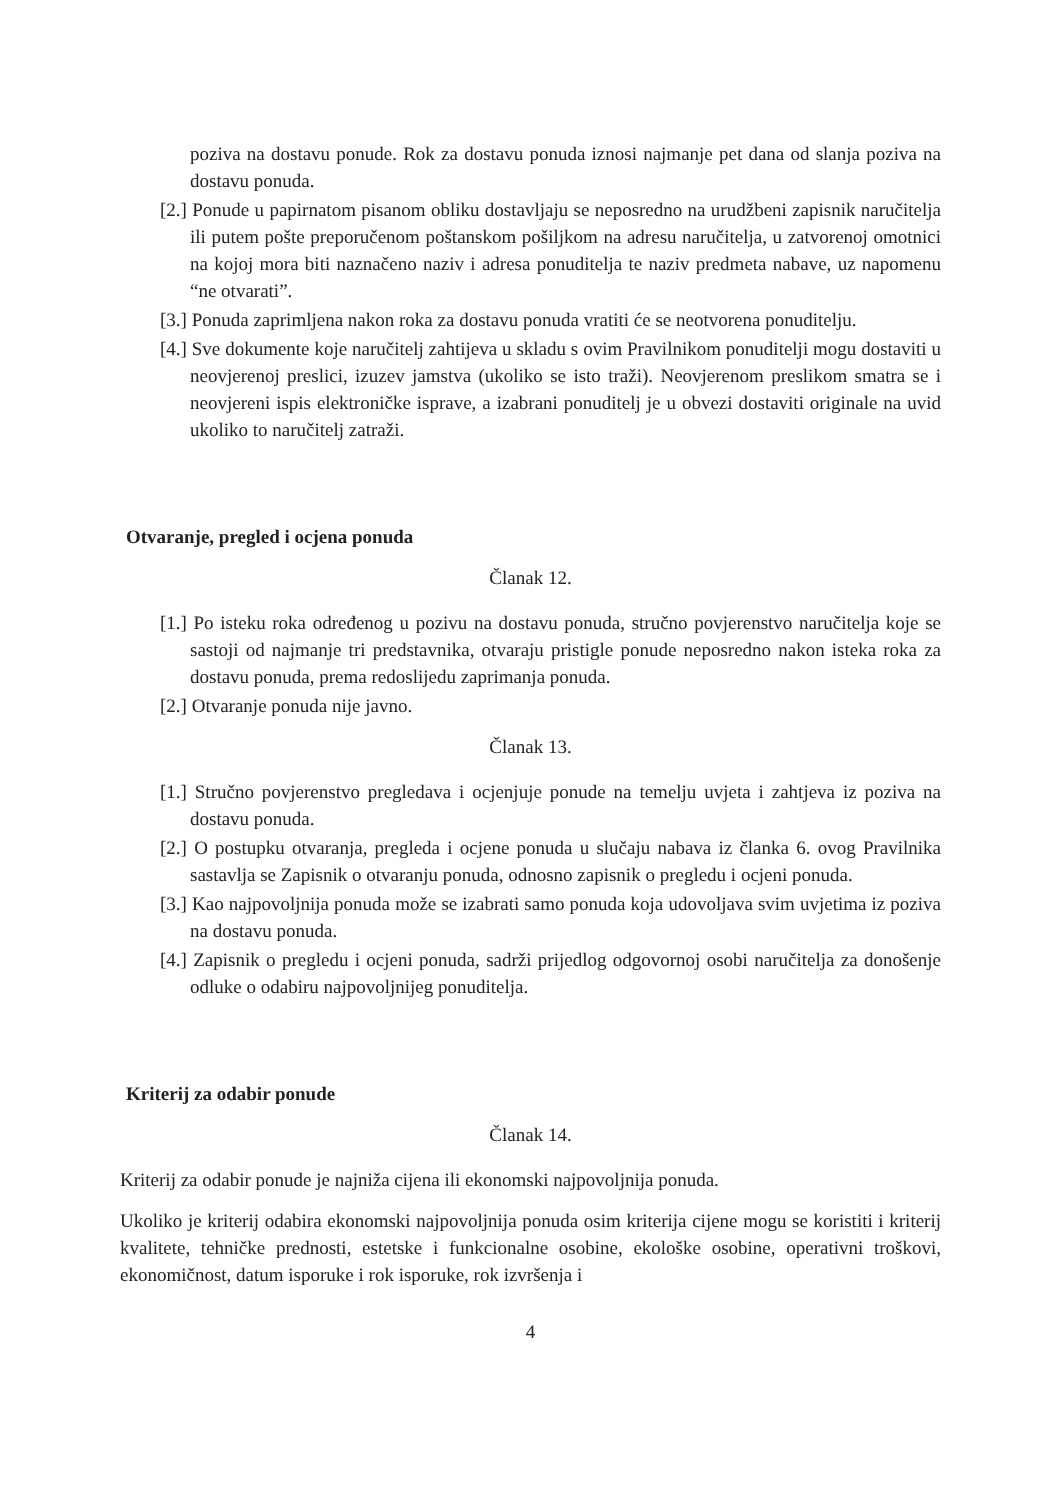poziva na dostavu ponude. Rok za dostavu ponuda iznosi najmanje pet dana od slanja poziva na dostavu ponuda.
[2.] Ponude u papirnatom pisanom obliku dostavljaju se neposredno na urudžbeni zapisnik naručitelja ili putem pošte preporučenom poštanskom pošiljkom na adresu naručitelja, u zatvorenoj omotnici na kojoj mora biti naznačeno naziv i adresa ponuditelja te naziv predmeta nabave, uz napomenu “ne otvarati”.
[3.] Ponuda zaprimljena nakon roka za dostavu ponuda vratiti će se neotvorena ponuditelju.
[4.] Sve dokumente koje naručitelj zahtijeva u skladu s ovim Pravilnikom ponuditelji mogu dostaviti u neovjerenoj preslici, izuzev jamstva (ukoliko se isto traži). Neovjerenom preslikom smatra se i neovjereni ispis elektroničke isprave, a izabrani ponuditelj je u obvezi dostaviti originale na uvid ukoliko to naručitelj zatraži.
Otvaranje, pregled i ocjena ponuda
Članak 12.
[1.] Po isteku roka određenog u pozivu na dostavu ponuda, stručno povjerenstvo naručitelja koje se sastoji od najmanje tri predstavnika, otvaraju pristigle ponude neposredno nakon isteka roka za dostavu ponuda, prema redoslijedu zaprimanja ponuda.
[2.] Otvaranje ponuda nije javno.
Članak 13.
[1.] Stručno povjerenstvo pregledava i ocjenjuje ponude na temelju uvjeta i zahtjeva iz poziva na dostavu ponuda.
[2.] O postupku otvaranja, pregleda i ocjene ponuda u slučaju nabava iz članka 6. ovog Pravilnika sastavlja se Zapisnik o otvaranju ponuda, odnosno zapisnik o pregledu i ocjeni ponuda.
[3.] Kao najpovoljnija ponuda može se izabrati samo ponuda koja udovoljava svim uvjetima iz poziva na dostavu ponuda.
[4.] Zapisnik o pregledu i ocjeni ponuda, sadrži prijedlog odgovornoj osobi naručitelja za donošenje odluke o odabiru najpovoljnijeg ponuditelja.
Kriterij za odabir ponude
Članak 14.
Kriterij za odabir ponude je najniža cijena ili ekonomski najpovoljnija ponuda.
Ukoliko je kriterij odabira ekonomski najpovoljnija ponuda osim kriterija cijene mogu se koristiti i kriterij kvalitete, tehničke prednosti, estetske i funkcionalne osobine, ekološke osobine, operativni troškovi, ekonomičnost, datum isporuke i rok isporuke, rok izvršenja i
4